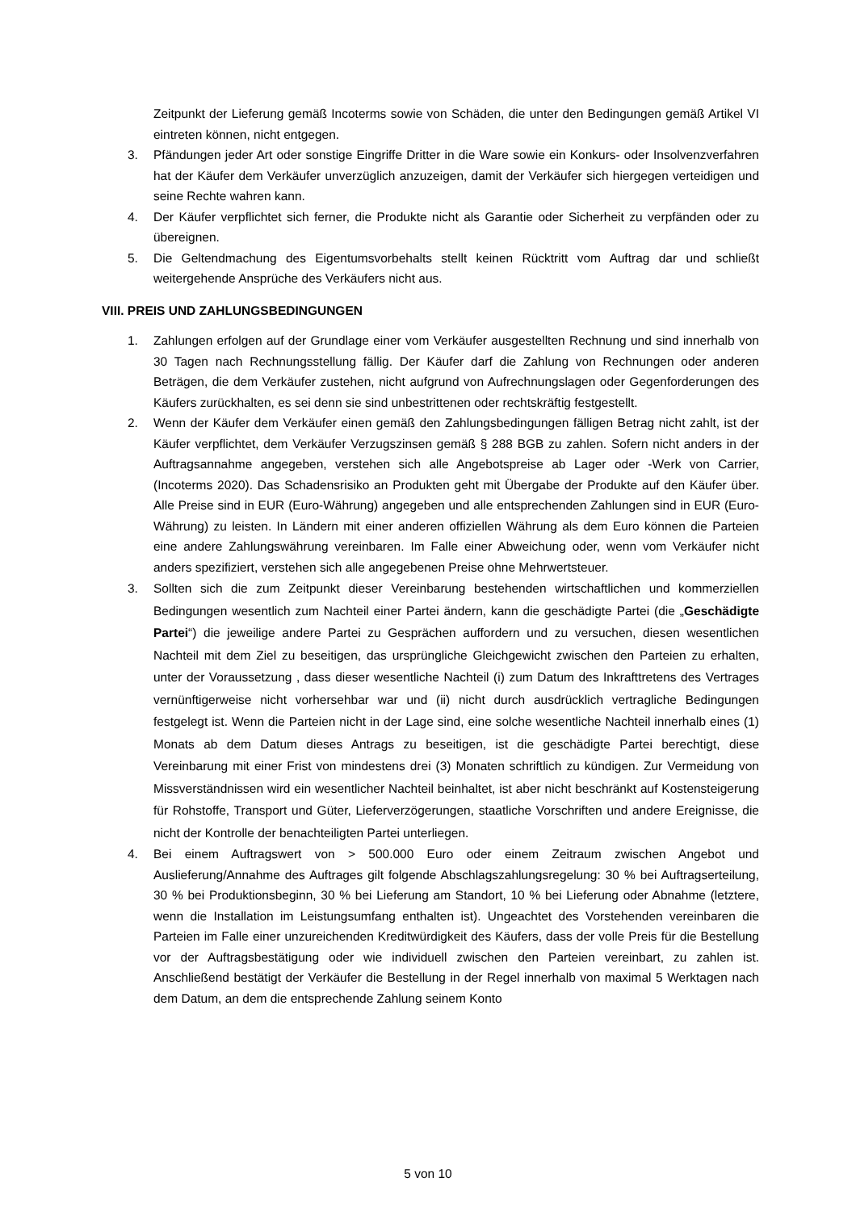Zeitpunkt der Lieferung gemäß Incoterms sowie von Schäden, die unter den Bedingungen gemäß Artikel VI eintreten können, nicht entgegen.
3. Pfändungen jeder Art oder sonstige Eingriffe Dritter in die Ware sowie ein Konkurs- oder Insolvenzverfahren hat der Käufer dem Verkäufer unverzüglich anzuzeigen, damit der Verkäufer sich hiergegen verteidigen und seine Rechte wahren kann.
4. Der Käufer verpflichtet sich ferner, die Produkte nicht als Garantie oder Sicherheit zu verpfänden oder zu übereignen.
5. Die Geltendmachung des Eigentumsvorbehalts stellt keinen Rücktritt vom Auftrag dar und schließt weitergehende Ansprüche des Verkäufers nicht aus.
VIII. PREIS UND ZAHLUNGSBEDINGUNGEN
1. Zahlungen erfolgen auf der Grundlage einer vom Verkäufer ausgestellten Rechnung und sind innerhalb von 30 Tagen nach Rechnungsstellung fällig. Der Käufer darf die Zahlung von Rechnungen oder anderen Beträgen, die dem Verkäufer zustehen, nicht aufgrund von Aufrechnungslagen oder Gegenforderungen des Käufers zurückhalten, es sei denn sie sind unbestrittenen oder rechtskräftig festgestellt.
2. Wenn der Käufer dem Verkäufer einen gemäß den Zahlungsbedingungen fälligen Betrag nicht zahlt, ist der Käufer verpflichtet, dem Verkäufer Verzugszinsen gemäß § 288 BGB zu zahlen. Sofern nicht anders in der Auftragsannahme angegeben, verstehen sich alle Angebotspreise ab Lager oder -Werk von Carrier, (Incoterms 2020). Das Schadensrisiko an Produkten geht mit Übergabe der Produkte auf den Käufer über. Alle Preise sind in EUR (Euro-Währung) angegeben und alle entsprechenden Zahlungen sind in EUR (Euro-Währung) zu leisten. In Ländern mit einer anderen offiziellen Währung als dem Euro können die Parteien eine andere Zahlungswährung vereinbaren. Im Falle einer Abweichung oder, wenn vom Verkäufer nicht anders spezifiziert, verstehen sich alle angegebenen Preise ohne Mehrwertsteuer.
3. Sollten sich die zum Zeitpunkt dieser Vereinbarung bestehenden wirtschaftlichen und kommerziellen Bedingungen wesentlich zum Nachteil einer Partei ändern, kann die geschädigte Partei (die „Geschädigte Partei“) die jeweilige andere Partei zu Gesprächen auffordern und zu versuchen, diesen wesentlichen Nachteil mit dem Ziel zu beseitigen, das ursprüngliche Gleichgewicht zwischen den Parteien zu erhalten, unter der Voraussetzung , dass dieser wesentliche Nachteil (i) zum Datum des Inkrafttretens des Vertrages vernünftigerweise nicht vorhersehbar war und (ii) nicht durch ausdrücklich vertragliche Bedingungen festgelegt ist. Wenn die Parteien nicht in der Lage sind, eine solche wesentliche Nachteil innerhalb eines (1) Monats ab dem Datum dieses Antrags zu beseitigen, ist die geschädigte Partei berechtigt, diese Vereinbarung mit einer Frist von mindestens drei (3) Monaten schriftlich zu kündigen. Zur Vermeidung von Missverständnissen wird ein wesentlicher Nachteil beinhaltet, ist aber nicht beschränkt auf Kostensteigerung für Rohstoffe, Transport und Güter, Lieferverzögerungen, staatliche Vorschriften und andere Ereignisse, die nicht der Kontrolle der benachteiligten Partei unterliegen.
4. Bei einem Auftragswert von > 500.000 Euro oder einem Zeitraum zwischen Angebot und Auslieferung/Annahme des Auftrages gilt folgende Abschlagszahlungsregelung: 30 % bei Auftragserteilung, 30 % bei Produktionsbeginn, 30 % bei Lieferung am Standort, 10 % bei Lieferung oder Abnahme (letztere, wenn die Installation im Leistungsumfang enthalten ist). Ungeachtet des Vorstehenden vereinbaren die Parteien im Falle einer unzureichenden Kreditwürdigkeit des Käufers, dass der volle Preis für die Bestellung vor der Auftragsbestätigung oder wie individuell zwischen den Parteien vereinbart, zu zahlen ist. Anschließend bestätigt der Verkäufer die Bestellung in der Regel innerhalb von maximal 5 Werktagen nach dem Datum, an dem die entsprechende Zahlung seinem Konto
5 von 10